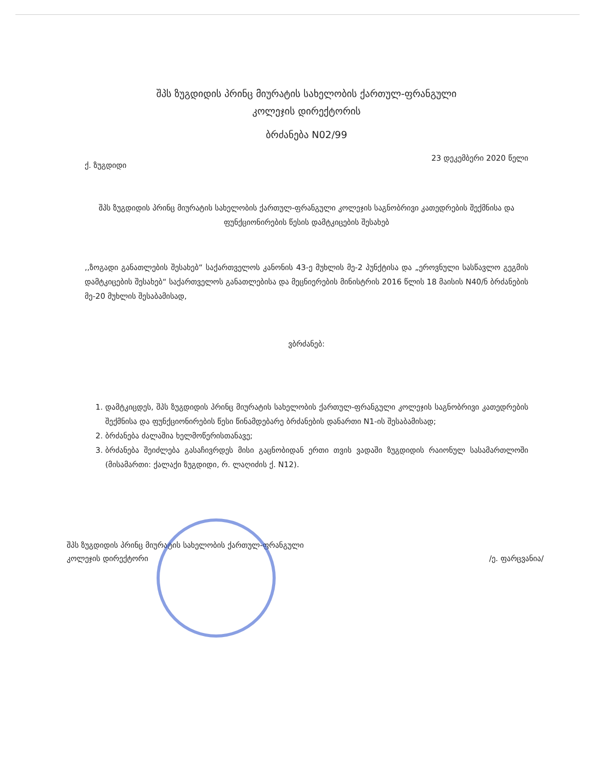შპს ზუგდიდის პრინც მიურატის სახელობის ქართულ-ფრანგული
კოლეჯის დირექტორის
ბრძანება N02/99
ქ. ზუგდიდი 23 დეკემბერი 2020 წელი
შპს ზუგდიდის პრინც მიურატის სახელობის ქართულ-ფრანგული კოლეჯის საგნობრივი კათედრების შექმნისა და ფუნქციონირების წესის დამტკიცების შესახებ
,,ზოგადი განათლების შესახებ“ საქართველოს კანონის 43-ე მუხლის მე-2 პუნქტისა და „ეროვნული სასწავლო გეგმის დამტკიცების შესახებ“ საქართველოს განათლებისა და მეცნიერების მინისტრის 2016 წლის 18 მაისის N40/ნ ბრძანების მე-20 მუხლის შესაბამისად,
ვბრძანებ:
1. დამტკიცდეს, შპს ზუგდიდის პრინც მიურატის სახელობის ქართულ-ფრანგული კოლეჯის საგნობრივი კათედრების შექმნისა და ფუნქციონირების წესი წინამდებარე ბრძანების დანართი N1-ის შესაბამისად;
2. ბრძანება ძალაშია ხელმოწერისთანავე;
3. ბრძანება შეიძლება გასაჩივრდეს მისი გაცნობიდან ერთი თვის ვადაში ზუგდიდის რაიონულ სასამართლოში (მისამართი: ქალაქი ზუგდიდი, რ. ლაღიძის ქ. N12).
შპს ზუგდიდის პრინც მიურატის სახელობის ქართულ-ფრანგული
კოლეჯის დირექტორი /ე. ფარცვანია/